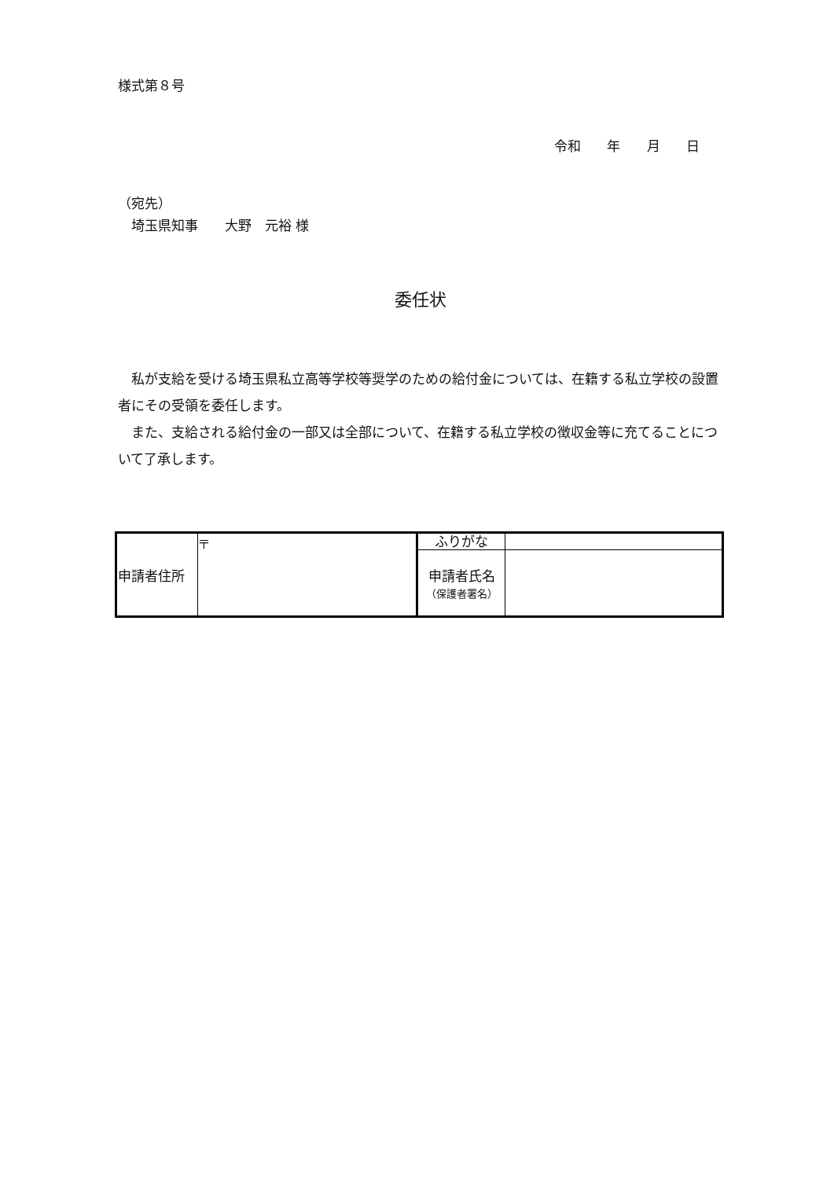様式第８号
令和 年 月 日
（宛先）
　埼玉県知事　　大野　元裕 様
委任状
　私が支給を受ける埼玉県私立高等学校等奨学のための給付金については、在籍する私立学校の設置者にその受領を委任します。
　また、支給される給付金の一部又は全部について、在籍する私立学校の徴収金等に充てることについて了承します。
| 申請者住所 | 〒 | ふりがな | |
| | | 申請者氏名 （保護者署名） | |